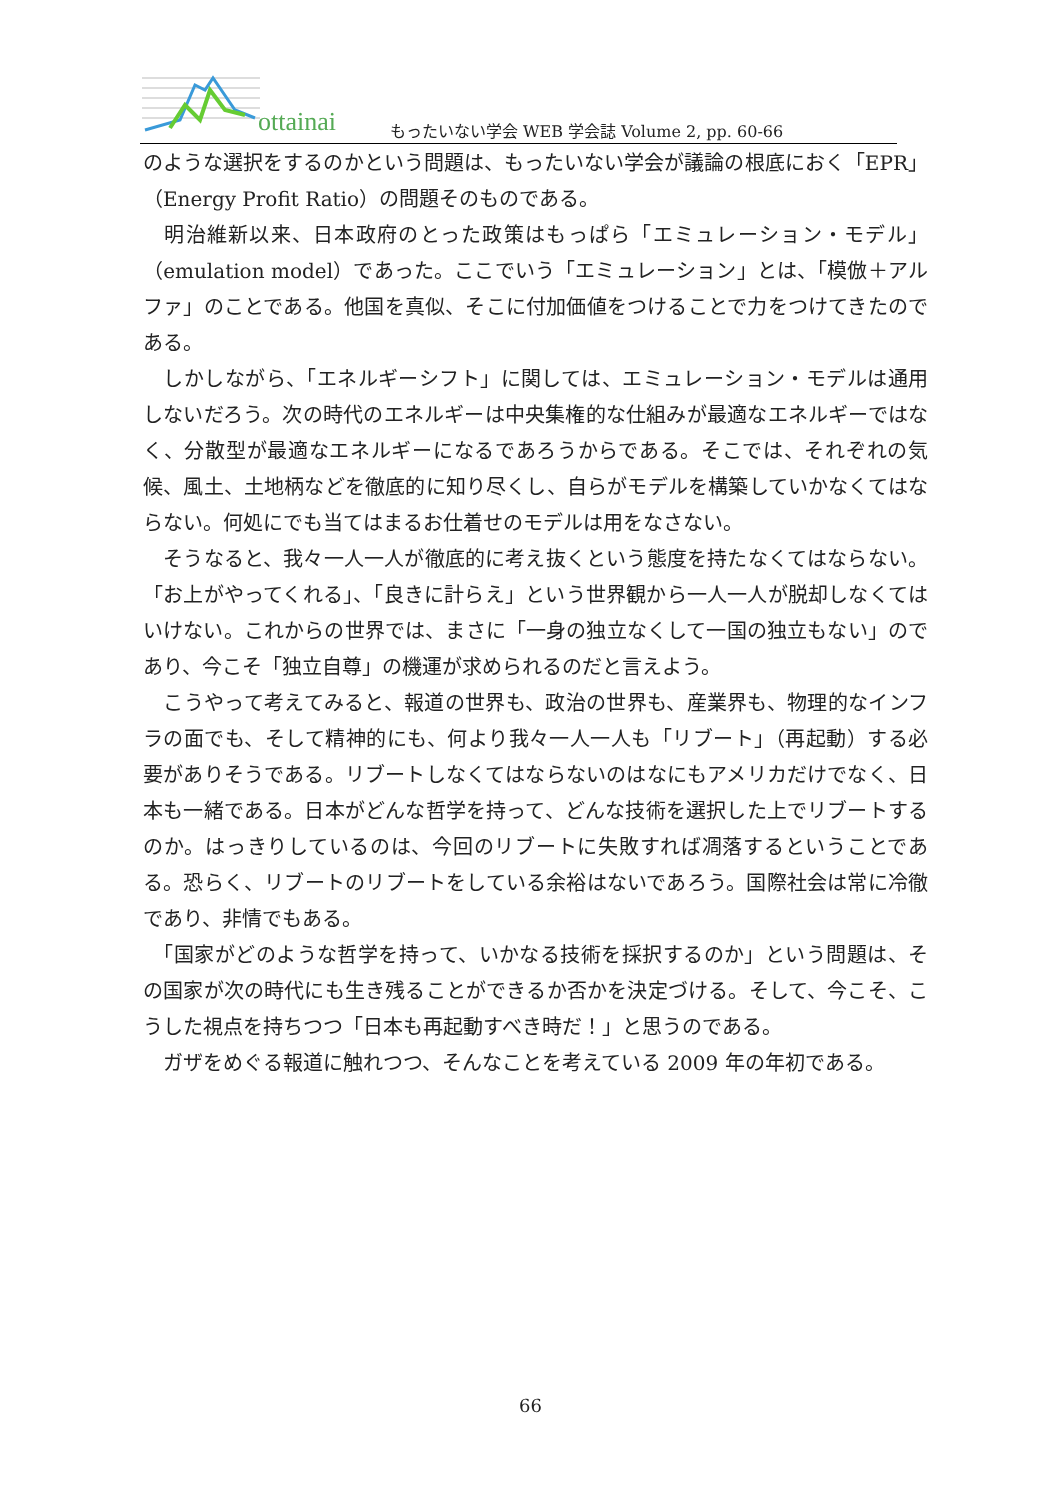ottainai
もったいない学会 WEB 学会誌 Volume 2, pp. 60-66
のような選択をするのかという問題は、もったいない学会が議論の根底におく「EPR」（Energy Profit Ratio）の問題そのものである。
　明治維新以来、日本政府のとった政策はもっぱら「エミュレーション・モデル」（emulation model）であった。ここでいう「エミュレーション」とは、「模倣＋アルファ」のことである。他国を真似、そこに付加価値をつけることで力をつけてきたのである。
　しかしながら、「エネルギーシフト」に関しては、エミュレーション・モデルは通用しないだろう。次の時代のエネルギーは中央集権的な仕組みが最適なエネルギーではなく、分散型が最適なエネルギーになるであろうからである。そこでは、それぞれの気候、風土、土地柄などを徹底的に知り尽くし、自らがモデルを構築していかなくてはならない。何処にでも当てはまるお仕着せのモデルは用をなさない。
　そうなると、我々一人一人が徹底的に考え抜くという態度を持たなくてはならない。「お上がやってくれる」、「良きに計らえ」という世界観から一人一人が脱却しなくてはいけない。これからの世界では、まさに「一身の独立なくして一国の独立もない」のであり、今こそ「独立自尊」の機運が求められるのだと言えよう。
　こうやって考えてみると、報道の世界も、政治の世界も、産業界も、物理的なインフラの面でも、そして精神的にも、何より我々一人一人も「リブート」（再起動）する必要がありそうである。リブートしなくてはならないのはなにもアメリカだけでなく、日本も一緒である。日本がどんな哲学を持って、どんな技術を選択した上でリブートするのか。はっきりしているのは、今回のリブートに失敗すれば凋落するということである。恐らく、リブートのリブートをしている余裕はないであろう。国際社会は常に冷徹であり、非情でもある。
　「国家がどのような哲学を持って、いかなる技術を採択するのか」という問題は、その国家が次の時代にも生き残ることができるか否かを決定づける。そして、今こそ、こうした視点を持ちつつ「日本も再起動すべき時だ！」と思うのである。
　ガザをめぐる報道に触れつつ、そんなことを考えている 2009 年の年初である。
66